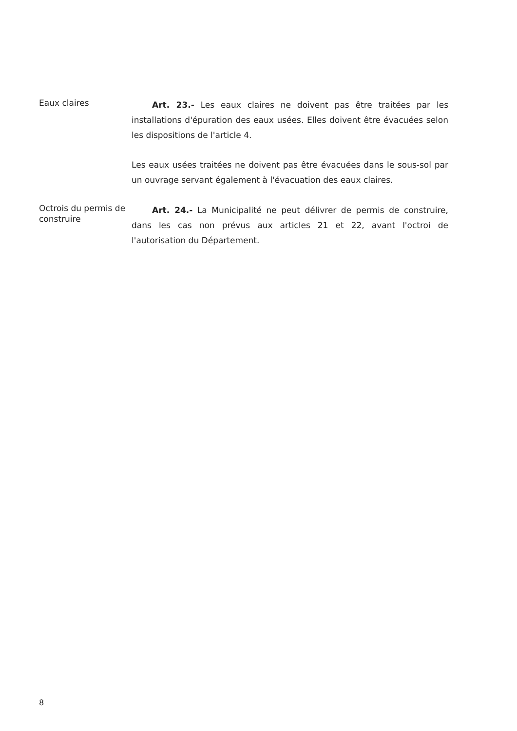Eaux claires
Art. 23.- Les eaux claires ne doivent pas être traitées par les installations d'épuration des eaux usées. Elles doivent être évacuées selon les dispositions de l'article 4.
Les eaux usées traitées ne doivent pas être évacuées dans le sous-sol par un ouvrage servant également à l'évacuation des eaux claires.
Octrois du permis de construire
Art. 24.- La Municipalité ne peut délivrer de permis de construire, dans les cas non prévus aux articles 21 et 22, avant l'octroi de l'autorisation du Département.
8